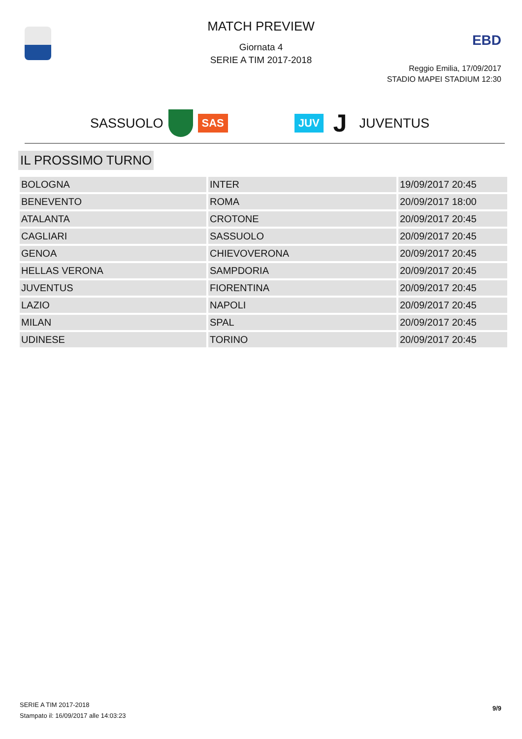MATCH PREVIEW
Giornata 4
SERIE A TIM 2017-2018
EBD
Reggio Emilia, 17/09/2017
STADIO MAPEI STADIUM 12:30
SASSUOLO SAS JUV J JUVENTUS
IL PROSSIMO TURNO
| BOLOGNA | INTER | 19/09/2017 20:45 |
| BENEVENTO | ROMA | 20/09/2017 18:00 |
| ATALANTA | CROTONE | 20/09/2017 20:45 |
| CAGLIARI | SASSUOLO | 20/09/2017 20:45 |
| GENOA | CHIEVOVERONA | 20/09/2017 20:45 |
| HELLAS VERONA | SAMPDORIA | 20/09/2017 20:45 |
| JUVENTUS | FIORENTINA | 20/09/2017 20:45 |
| LAZIO | NAPOLI | 20/09/2017 20:45 |
| MILAN | SPAL | 20/09/2017 20:45 |
| UDINESE | TORINO | 20/09/2017 20:45 |
SERIE A TIM 2017-2018
Stampato il: 16/09/2017 alle 14:03:23
9/9